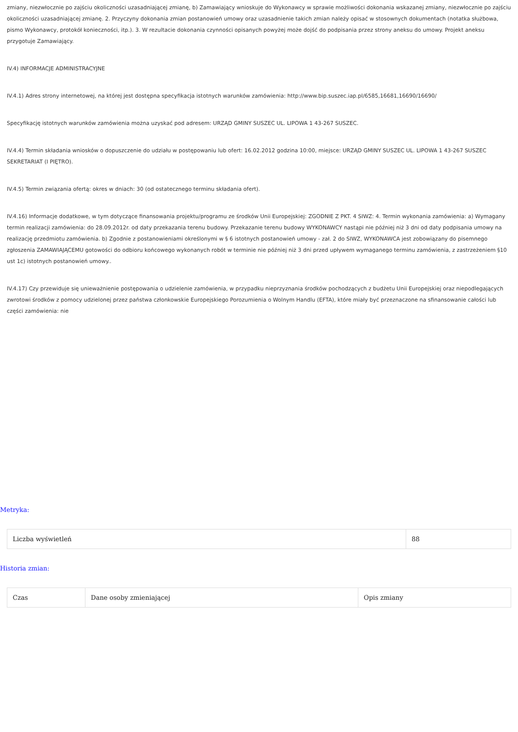zmiany, niezwłocznie po zajściu okoliczności uzasadniającej zmianę, b) Zamawiający wnioskuje do Wykonawcy w sprawie możliwości dokonania wskazanej zmiany, niezwłocznie po zajściu okoliczności uzasadniającej zmianę. 2. Przyczyny dokonania zmian postanowień umowy oraz uzasadnienie takich zmian należy opisać w stosownych dokumentach (notatka służbowa, pismo Wykonawcy, protokół konieczności, itp.). 3. W rezultacie dokonania czynności opisanych powyżej może dojść do podpisania przez strony aneksu do umowy. Projekt aneksu przygotuje Zamawiający.
IV.4) INFORMACJE ADMINISTRACYJNE
IV.4.1) Adres strony internetowej, na której jest dostępna specyfikacja istotnych warunków zamówienia: http://www.bip.suszec.iap.pl/6585,16681,16690/16690/
Specyfikację istotnych warunków zamówienia można uzyskać pod adresem: URZĄD GMINY SUSZEC UL. LIPOWA 1 43-267 SUSZEC.
IV.4.4) Termin składania wniosków o dopuszczenie do udziału w postępowaniu lub ofert: 16.02.2012 godzina 10:00, miejsce: URZĄD GMINY SUSZEC UL. LIPOWA 1 43-267 SUSZEC SEKRETARIAT (I PIĘTRO).
IV.4.5) Termin związania ofertą: okres w dniach: 30 (od ostatecznego terminu składania ofert).
IV.4.16) Informacje dodatkowe, w tym dotyczące finansowania projektu/programu ze środków Unii Europejskiej: ZGODNIE Z PKT. 4 SIWZ: 4. Termin wykonania zamówienia: a) Wymagany termin realizacji zamówienia: do 28.09.2012r. od daty przekazania terenu budowy. Przekazanie terenu budowy WYKONAWCY nastąpi nie później niż 3 dni od daty podpisania umowy na realizację przedmiotu zamówienia. b) Zgodnie z postanowieniami określonymi w § 6 istotnych postanowień umowy - zał. 2 do SIWZ, WYKONAWCA jest zobowiązany do pisemnego zgłoszenia ZAMAWIAJĄCEMU gotowości do odbioru końcowego wykonanych robót w terminie nie później niż 3 dni przed upływem wymaganego terminu zamówienia, z zastrzeżeniem §10 ust 1c) istotnych postanowień umowy..
IV.4.17) Czy przewiduje się unieważnienie postępowania o udzielenie zamówienia, w przypadku nieprzyznania środków pochodzących z budżetu Unii Europejskiej oraz niepodlegających zwrotowi środków z pomocy udzielonej przez państwa członkowskie Europejskiego Porozumienia o Wolnym Handlu (EFTA), które miały być przeznaczone na sfinansowanie całości lub części zamówienia: nie
Metryka:
| Liczba wyświetleń | 88 |
Historia zmian:
| Czas | Dane osoby zmieniającej | Opis zmiany |